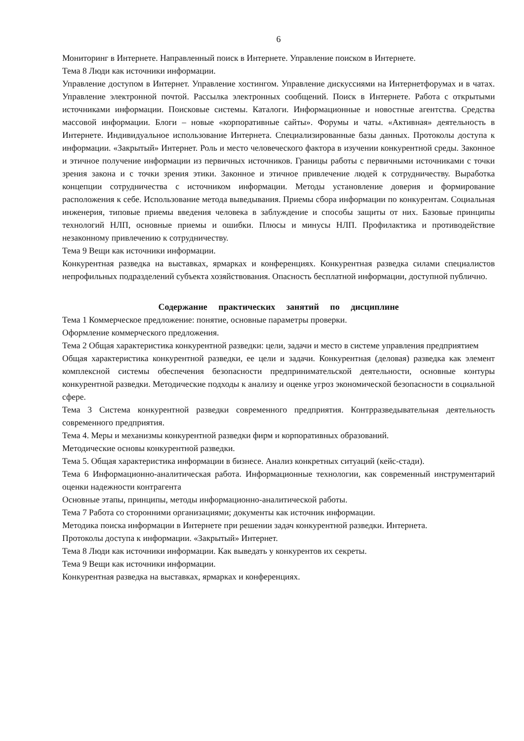6
Мониторинг в Интернете. Направленный поиск в Интернете. Управление поиском в Интернете.
Тема 8 Люди как источники информации.
Управление доступом в Интернет. Управление хостингом. Управление дискуссиями на Интернетфорумах и в чатах. Управление электронной почтой. Рассылка электронных сообщений. Поиск в Интернете. Работа с открытыми источниками информации. Поисковые системы. Каталоги. Информационные и новостные агентства. Средства массовой информации. Блоги – новые «корпоративные сайты». Форумы и чаты. «Активная» деятельность в Интернете. Индивидуальное использование Интернета. Специализированные базы данных. Протоколы доступа к информации. «Закрытый» Интернет. Роль и место человеческого фактора в изучении конкурентной среды. Законное и этичное получение информации из первичных источников. Границы работы с первичными источниками с точки зрения закона и с точки зрения этики. Законное и этичное привлечение людей к сотрудничеству. Выработка концепции сотрудничества с источником информации. Методы установление доверия и формирование расположения к себе. Использование метода выведывания. Приемы сбора информации по конкурентам. Социальная инженерия, типовые приемы введения человека в заблуждение и способы защиты от них. Базовые принципы технологий НЛП, основные приемы и ошибки. Плюсы и минусы НЛП. Профилактика и противодействие незаконному привлечению к сотрудничеству.
Тема 9 Вещи как источники информации.
Конкурентная разведка на выставках, ярмарках и конференциях. Конкурентная разведка силами специалистов непрофильных подразделений субъекта хозяйствования. Опасность бесплатной информации, доступной публично.
Содержание практических занятий по дисциплине
Тема 1 Коммерческое предложение: понятие, основные параметры проверки.
Оформление коммерческого предложения.
Тема 2 Общая характеристика конкурентной разведки: цели, задачи и место в системе управления предприятием
Общая характеристика конкурентной разведки, ее цели и задачи. Конкурентная (деловая) разведка как элемент комплексной системы обеспечения безопасности предпринимательской деятельности, основные контуры конкурентной разведки. Методические подходы к анализу и оценке угроз экономической безопасности в социальной сфере.
Тема 3 Система конкурентной разведки современного предприятия. Контрразведывательная деятельность современного предприятия.
Тема 4. Меры и механизмы конкурентной разведки фирм и корпоративных образований.
Методические основы конкурентной разведки.
Тема 5. Общая характеристика информации в бизнесе. Анализ конкретных ситуаций (кейс-стади).
Тема 6 Информационно-аналитическая работа. Информационные технологии, как современный инструментарий оценки надежности контрагента
Основные этапы, принципы, методы информационно-аналитической работы.
Тема 7 Работа со сторонними организациями; документы как источник информации.
Методика поиска информации в Интернете при решении задач конкурентной разведки. Интернета.
Протоколы доступа к информации. «Закрытый» Интернет.
Тема 8 Люди как источники информации. Как выведать у конкурентов их секреты.
Тема 9 Вещи как источники информации.
Конкурентная разведка на выставках, ярмарках и конференциях.